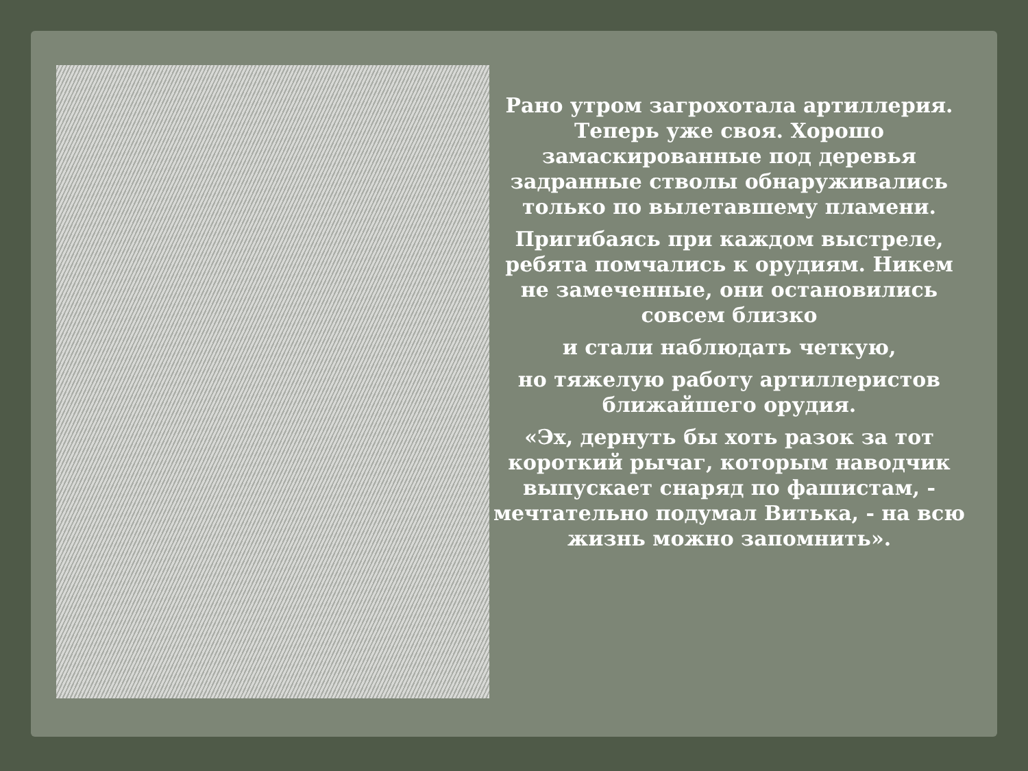Рано утром загрохотала артиллерия. Теперь уже своя. Хорошо замаскированные под деревья задранные стволы обнаруживались только по вылетавшему пламени.
Пригибаясь при каждом выстреле, ребята помчались к орудиям. Никем не замеченные, они остановились совсем близко
и стали наблюдать четкую,
но тяжелую работу артиллеристов ближайшего орудия.
«Эх, дернуть бы хоть разок за тот короткий рычаг, которым наводчик выпускает снаряд по фашистам, - мечтательно подумал Витька, - на всю жизнь можно запомнить».